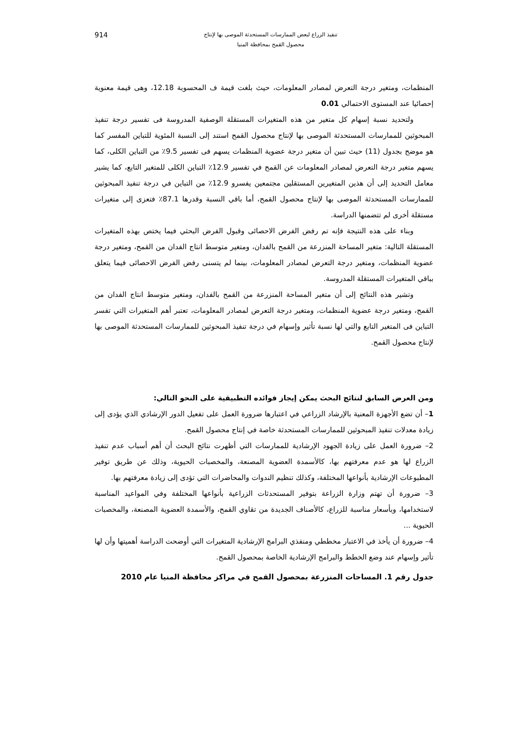تنفيذ الزراع لبعض الممارسات المستحدثة الموصى بها لإنتاج
محصول القمح بمحافظة المنيا
914
المنظمات، ومتغير درجة التعرض لمصادر المعلومات، حيث بلغت قيمة ف المحسوبة 12.18، وهى قيمة معنوية إحصائيا عند المستوى الاحتمالي 0.01
ولتحديد نسبة إسهام كل متغير من هذه المتغيرات المستقلة الوصفية المدروسة فى تفسير درجة تنفيذ المبحوثين للممارسات المستحدثة الموصى بها لإنتاج محصول القمح استند إلى النسبة المئوية للتباين المفسر كما هو موضح بجدول (11) حيث تبين أن متغير درجة عضوية المنظمات يسهم فى تفسير 9.5٪ من التباين الكلى، كما يسهم متغير درجة التعرض لمصادر المعلومات عن القمح في تفسير 12.9٪ التباين الكلى للمتغير التابع، كما يشير معامل التحديد إلى أن هذين المتغيرين المستقلين مجتمعين يفسرو 12.9٪ من التباين في درجة تنفيذ المبحوثين للممارسات المستحدثة الموصى بها لإنتاج محصول القمح، أما باقي النسبة وقدرها 87.1٪ فتعزى إلى متغيرات مستقلة أخرى لم تتضمنها الدراسة.
وبناء على هذه النتيجة فإنه تم رفض الفرض الاحصائى وقبول الفرض البحثي فيما يختص بهذه المتغيرات المستقلة التالية: متغير المساحة المنزرعة من القمح بالفدان، ومتغير متوسط انتاج الفدان من القمح، ومتغير درجة عضوية المنظمات، ومتغير درجة التعرض لمصادر المعلومات، بينما لم يتسنى رفض الفرض الاحصائى فيما يتعلق بباقي المتغيرات المستقلة المدروسة.
وتشير هذه النتائج إلى أن متغير المساحة المنزرعة من القمح بالفدان، ومتغير متوسط انتاج الفدان من القمح، ومتغير درجة عضوية المنظمات، ومتغير درجة التعرض لمصادر المعلومات، تعتبر أهم المتغيرات التي تفسر التباين فى المتغير التابع والتي لها نسبة تأثير وإسهام في درجة تنفيذ المبحوثين للممارسات المستحدثة الموصى بها لإنتاج محصول القمح.
ومن العرض السابق لنتائج البحث يمكن إيجاز فوائده التطبيقية على النحو التالي:
1– أن تضع الأجهزة المعنية بالإرشاد الزراعي في اعتبارها ضرورة العمل على تفعيل الدور الإرشادي الذي يؤدى إلى زيادة معدلات تنفيذ المبحوثين للممارسات المستحدثة خاصة في إنتاج محصول القمح.
2– ضرورة العمل على زيادة الجهود الإرشادية للممارسات التي أظهرت نتائج البحث أن أهم أسباب عدم تنفيذ الزراع لها هو عدم معرفتهم بها، كالأسمدة العضوية المصنعة، والمخصبات الحيوية، وذلك عن طريق توفير المطبوعات الإرشادية بأنواعها المختلفة، وكذلك تنظيم الندوات والمحاضرات التي تؤدى إلى زيادة معرفتهم بها.
3– ضرورة أن تهتم وزارة الزراعة بتوفير المستحدثات الزراعية بأنواعها المختلفة وفي المواعيد المناسبة لاستخدامها، وبأسعار مناسبة للزراع، كالأصناف الجديدة من تقاوي القمح، والأسمدة العضوية المصنعة، والمخصبات الحيوية ...
4– ضرورة أن يأخذ في الاعتبار مخططي ومنفذي البرامج الإرشادية المتغيرات التي أوضحت الدراسة أهميتها وأن لها تأثير وإسهام عند وضع الخطط والبرامج الإرشادية الخاصة بمحصول القمح.
جدول رقم 1. المساحات المنزرعة بمحصول القمح في مراكز محافظة المنيا عام 2010